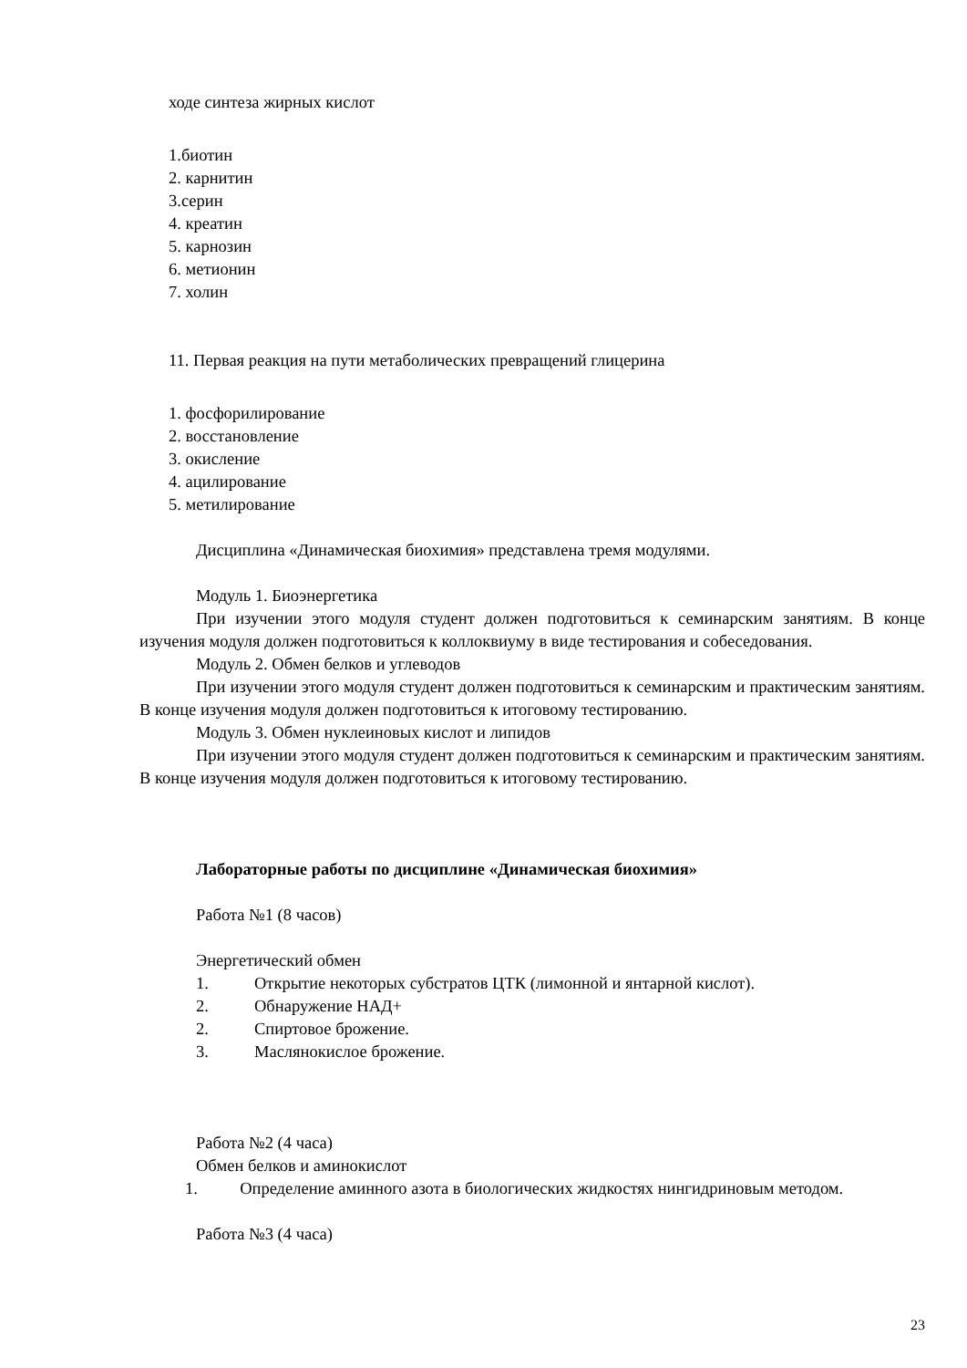ходе синтеза жирных кислот
1.биотин
2. карнитин
3.серин
4. креатин
5. карнозин
6. метионин
7. холин
11. Первая реакция на пути метаболических превращений глицерина
1. фосфорилирование
2. восстановление
3. окисление
4. ацилирование
5. метилирование
Дисциплина «Динамическая биохимия» представлена тремя модулями.
Модуль 1. Биоэнергетика
При изучении этого модуля студент должен подготовиться к семинарским занятиям. В конце изучения модуля должен подготовиться к коллоквиуму в виде тестирования и собеседования.
Модуль 2. Обмен белков и углеводов
При изучении этого модуля студент должен подготовиться к семинарским и практическим занятиям. В конце изучения модуля должен подготовиться к итоговому тестированию.
Модуль 3. Обмен нуклеиновых кислот и липидов
При изучении этого модуля студент должен подготовиться к семинарским и практическим занятиям. В конце изучения модуля должен подготовиться к итоговому тестированию.
Лабораторные работы по дисциплине «Динамическая биохимия»
Работа №1 (8 часов)
Энергетический обмен
1. Открытие некоторых субстратов ЦТК (лимонной и янтарной кислот).
2. Обнаружение НАД+
2. Спиртовое брожение.
3. Маслянокислое брожение.
Работа №2 (4 часа)
Обмен белков и аминокислот
1. Определение аминного азота в биологических жидкостях нингидриновым методом.
Работа №3 (4 часа)
23